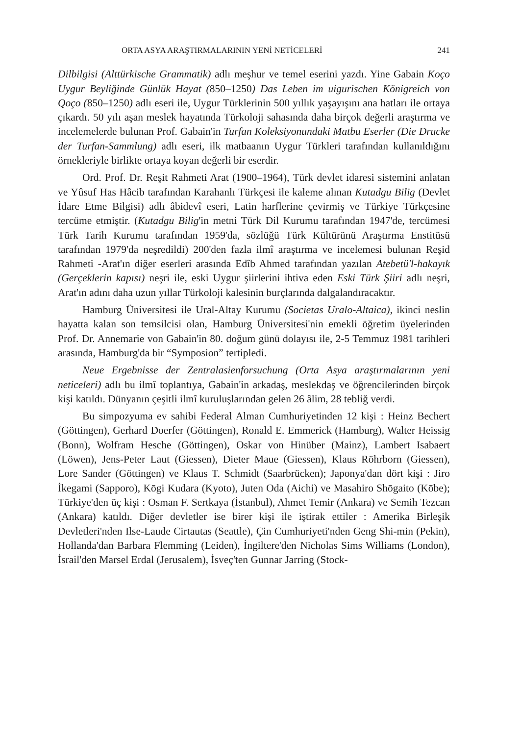ORTA ASYA ARAŞTIRMALARININ YENİ NETİCELERİ 241
Dilbilgisi (Alttürkische Grammatik) adlı meşhur ve temel eserini yazdı. Yine Gabain Koço Uygur Beyliğinde Günlük Hayat (850–1250) Das Leben im uigurischen Königreich von Qoço (850–1250) adlı eseri ile, Uygur Türklerinin 500 yıllık yaşayışını ana hatları ile ortaya çıkardı. 50 yılı aşan meslek hayatında Türkoloji sahasında daha birçok değerli araştırma ve incelemelerde bulunan Prof. Gabain'in Turfan Koleksiyonundaki Matbu Eserler (Die Drucke der Turfan-Sammlung) adlı eseri, ilk matbaanın Uygur Türkleri tarafından kullanıldığını örnekleriyle birlikte ortaya koyan değerli bir eserdir.
Ord. Prof. Dr. Reşit Rahmeti Arat (1900–1964), Türk devlet idaresi sistemini anlatan ve Yûsuf Has Hâcib tarafından Karahanlı Türkçesi ile kaleme alınan Kutadgu Bilig (Devlet İdare Etme Bilgisi) adlı âbidevî eseri, Latin harflerine çevirmiş ve Türkiye Türkçesine tercüme etmiştir. (Kutadgu Bilig'in metni Türk Dil Kurumu tarafından 1947'de, tercümesi Türk Tarih Kurumu tarafından 1959'da, sözlüğü Türk Kültürünü Araştırma Enstitüsü tarafından 1979'da neşredildi) 200'den fazla ilmî araştırma ve incelemesi bulunan Reşid Rahmeti -Arat'ın diğer eserleri arasında Edîb Ahmed tarafından yazılan Atebetü'l-hakayık (Gerçeklerin kapısı) neşri ile, eski Uygur şiirlerini ihtiva eden Eski Türk Şiiri adlı neşri, Arat'ın adını daha uzun yıllar Türkoloji kalesinin burçlarında dalgalandıracaktır.
Hamburg Üniversitesi ile Ural-Altay Kurumu (Societas Uralo-Altaica), ikinci neslin hayatta kalan son temsilcisi olan, Hamburg Üniversitesi'nin emekli öğretim üyelerinden Prof. Dr. Annemarie von Gabain'in 80. doğum günü dolayısı ile, 2-5 Temmuz 1981 tarihleri arasında, Hamburg'da bir “Symposion” tertipledi.
Neue Ergebnisse der Zentralasienforsuchung (Orta Asya araştırmalarının yeni neticeleri) adlı bu ilmî toplantıya, Gabain'in arkadaş, meslekdaş ve öğrencilerinden birçok kişi katıldı. Dünyanın çeşitli ilmî kuruluşlarından gelen 26 âlim, 28 tebliğ verdi.
Bu simpozyuma ev sahibi Federal Alman Cumhuriyetinden 12 kişi : Heinz Bechert (Göttingen), Gerhard Doerfer (Göttingen), Ronald E. Emmerick (Hamburg), Walter Heissig (Bonn), Wolfram Hesche (Göttingen), Oskar von Hinüber (Mainz), Lambert Isabaert (Löwen), Jens-Peter Laut (Giessen), Dieter Maue (Giessen), Klaus Röhrborn (Giessen), Lore Sander (Göttingen) ve Klaus T. Schmidt (Saarbrücken); Japonya'dan dört kişi : Jiro İkegami (Sapporo), Kōgi Kudara (Kyoto), Juten Oda (Aichi) ve Masahiro Shōgaito (Kōbe); Türkiye'den üç kişi : Osman F. Sertkaya (İstanbul), Ahmet Temir (Ankara) ve Semih Tezcan (Ankara) katıldı. Diğer devletler ise birer kişi ile iştirak ettiler : Amerika Birleşik Devletleri'nden Ilse-Laude Cirtautas (Seattle), Çin Cumhuriyeti'nden Geng Shi-min (Pekin), Hollanda'dan Barbara Flemming (Leiden), İngiltere'den Nicholas Sims Williams (London), İsrail'den Marsel Erdal (Jerusalem), İsveç'ten Gunnar Jarring (Stock-